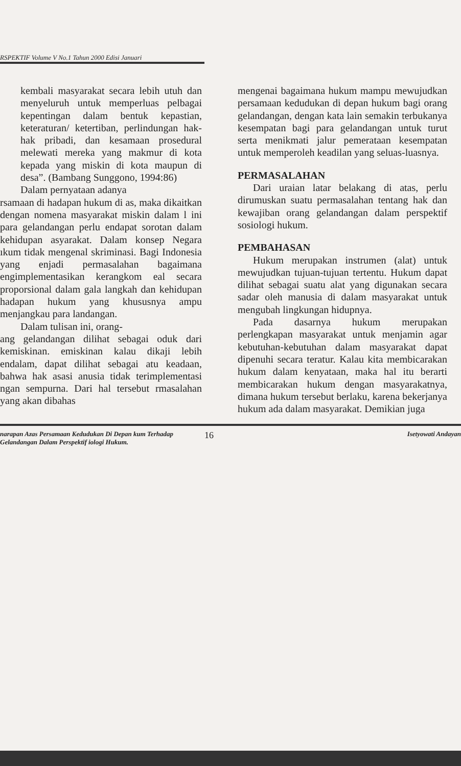RSPEKTIF Volume V No.1 Tahun 2000 Edisi Januari
kembali masyarakat secara lebih utuh dan menyeluruh untuk memperluas pelbagai kepentingan dalam bentuk kepastian, keteraturan/ ketertiban, perlindungan hak-hak pribadi, dan kesamaan prosedural melewati mereka yang makmur di kota kepada yang miskin di kota maupun di desa”. (Bambang Sunggono, 1994:86)
Dalam pernyataan adanya
rsamaan di hadapan hukum di as, maka dikaitkan dengan nomena masyarakat miskin dalam l ini para gelandangan perlu endapat sorotan dalam kehidupan asyarakat. Dalam konsep Negara ıkum tidak mengenal skriminasi. Bagi Indonesia yang enjadi permasalahan bagaimana engimplementasikan kerangkom eal secara proporsional dalam gala langkah dan kehidupan hadapan hukum yang khususnya ampu menjangkau para landangan.
Dalam tulisan ini, orang-
ang gelandangan dilihat sebagai oduk dari kemiskinan. emiskinan kalau dikaji lebih endalam, dapat dilihat sebagai atu keadaan, bahwa hak asasi anusia tidak terimplementasi ngan sempurna. Dari hal tersebut rmasalahan yang akan dibahas
mengenai bagaimana hukum mampu mewujudkan persamaan kedudukan di depan hukum bagi orang gelandangan, dengan kata lain semakin terbukanya kesempatan bagi para gelandangan untuk turut serta menikmati jalur pemerataan kesempatan untuk memperoleh keadilan yang seluas-luasnya.
PERMASALAHAN
Dari uraian latar belakang di atas, perlu dirumuskan suatu permasalahan tentang hak dan kewajiban orang gelandangan dalam perspektif sosiologi hukum.
PEMBAHASAN
Hukum merupakan instrumen (alat) untuk mewujudkan tujuan-tujuan tertentu. Hukum dapat dilihat sebagai suatu alat yang digunakan secara sadar oleh manusia di dalam masyarakat untuk mengubah lingkungan hidupnya.
Pada dasarnya hukum merupakan perlengkapan masyarakat untuk menjamin agar kebutuhan-kebutuhan dalam masyarakat dapat dipenuhi secara teratur. Kalau kita membicarakan hukum dalam kenyataan, maka hal itu berarti membicarakan hukum dengan masyarakatnya, dimana hukum tersebut berlaku, karena bekerjanya hukum ada dalam masyarakat. Demikian juga
narapan Azas Persamaan Kedudukan Di Depan kum Terhadap Gelandangan Dalam Perspektif iologi Hukum.
16
Isetyowati Andayan